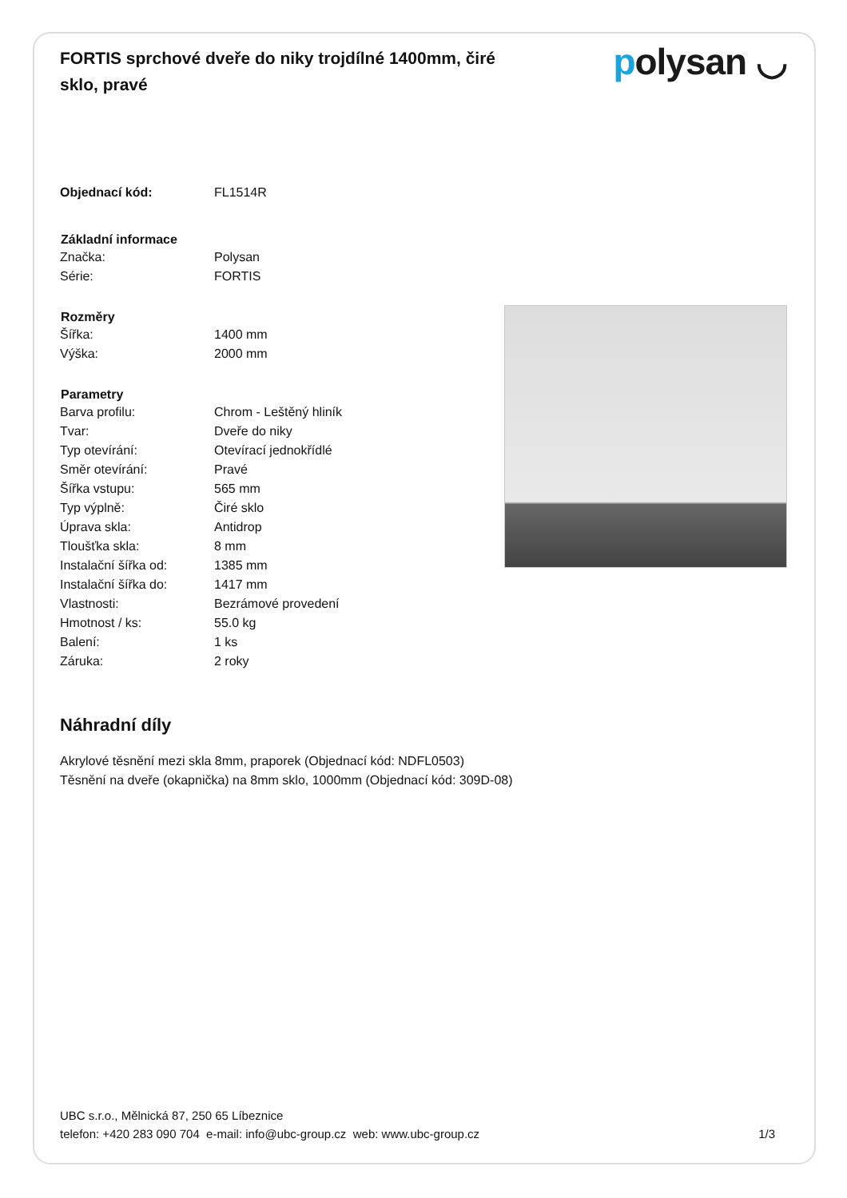FORTIS sprchové dveře do niky trojdílné 1400mm, čiré sklo, pravé
polysan ◡
| Objednací kód: | FL1514R |
| Základní informace | |
| Značka: | Polysan |
| Série: | FORTIS |
| Rozměry | |
| Šířka: | 1400 mm |
| Výška: | 2000 mm |
| Parametry | |
| Barva profilu: | Chrom - Leštěný hliník |
| Tvar: | Dveře do niky |
| Typ otevírání: | Otevírací jednokřídlé |
| Směr otevírání: | Pravé |
| Šířka vstupu: | 565 mm |
| Typ výplně: | Čiré sklo |
| Úprava skla: | Antidrop |
| Tloušťka skla: | 8 mm |
| Instalační šířka od: | 1385 mm |
| Instalační šířka do: | 1417 mm |
| Vlastnosti: | Bezrámové provedení |
| Hmotnost / ks: | 55.0 kg |
| Balení: | 1 ks |
| Záruka: | 2 roky |
Náhradní díly
Akrylové těsnění mezi skla 8mm, praporek (Objednací kód: NDFL0503)
Těsnění na dveře (okapnička) na 8mm sklo, 1000mm (Objednací kód: 309D-08)
UBC s.r.o., Mělnická 87, 250 65 Líbeznice
telefon: +420 283 090 704 e-mail: info@ubc-group.cz web: www.ubc-group.cz 1/3